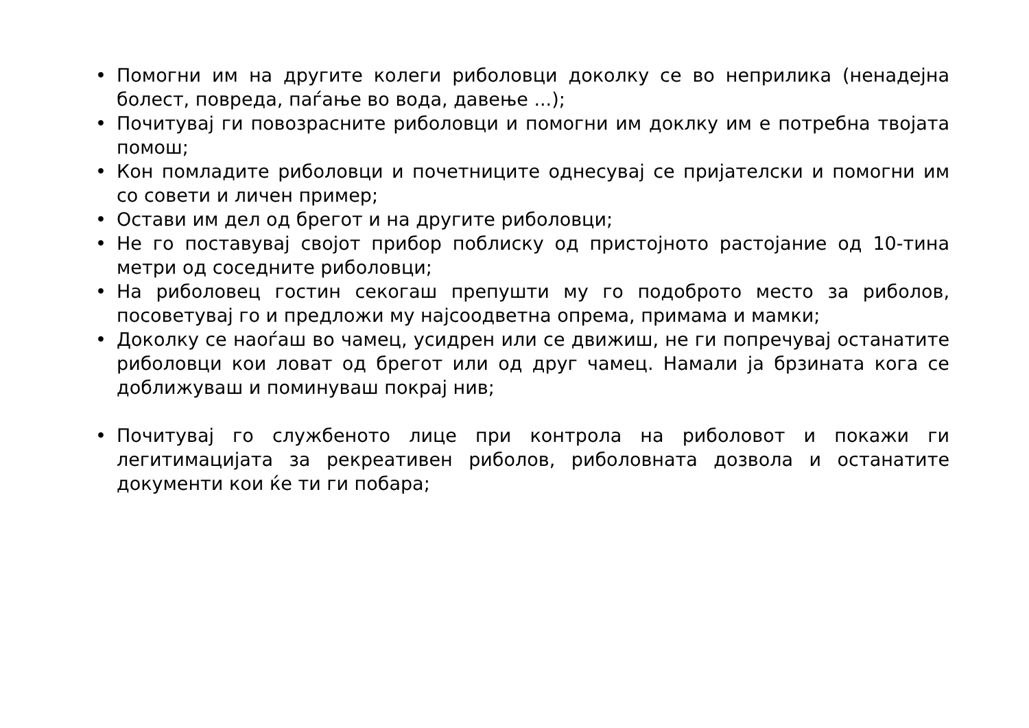• Помогни им на другите колеги риболовци доколку се во неприлика (ненадејна болест, повреда, паѓање во вода, давење ...);
• Почитувај ги повозрасните риболовци и помогни им доклку им е потребна твојата помош;
• Кон помладите риболовци и почетниците однесувај се пријателски и помогни им со совети и личен пример;
• Остави им дел од брегот и на другите риболовци;
• Не го поставувај својот прибор поблиску од пристојното растојание од 10-тина метри од соседните риболовци;
• На риболовец гостин секогаш препушти му го подоброто место за риболов, посоветувај го и предложи му најсоодветна опрема, примама и мамки;
• Доколку се наоѓаш во чамец, усидрен или се движиш, не ги попречувај останатите риболовци кои ловат од брегот или од друг чамец. Намали ја брзината кога се доближуваш и поминуваш покрај нив;
• Почитувај го службеното лице при контрола на риболовот и покажи ги легитимацијата за рекреативен риболов, риболовната дозвола и останатите документи кои ќе ти ги побара;